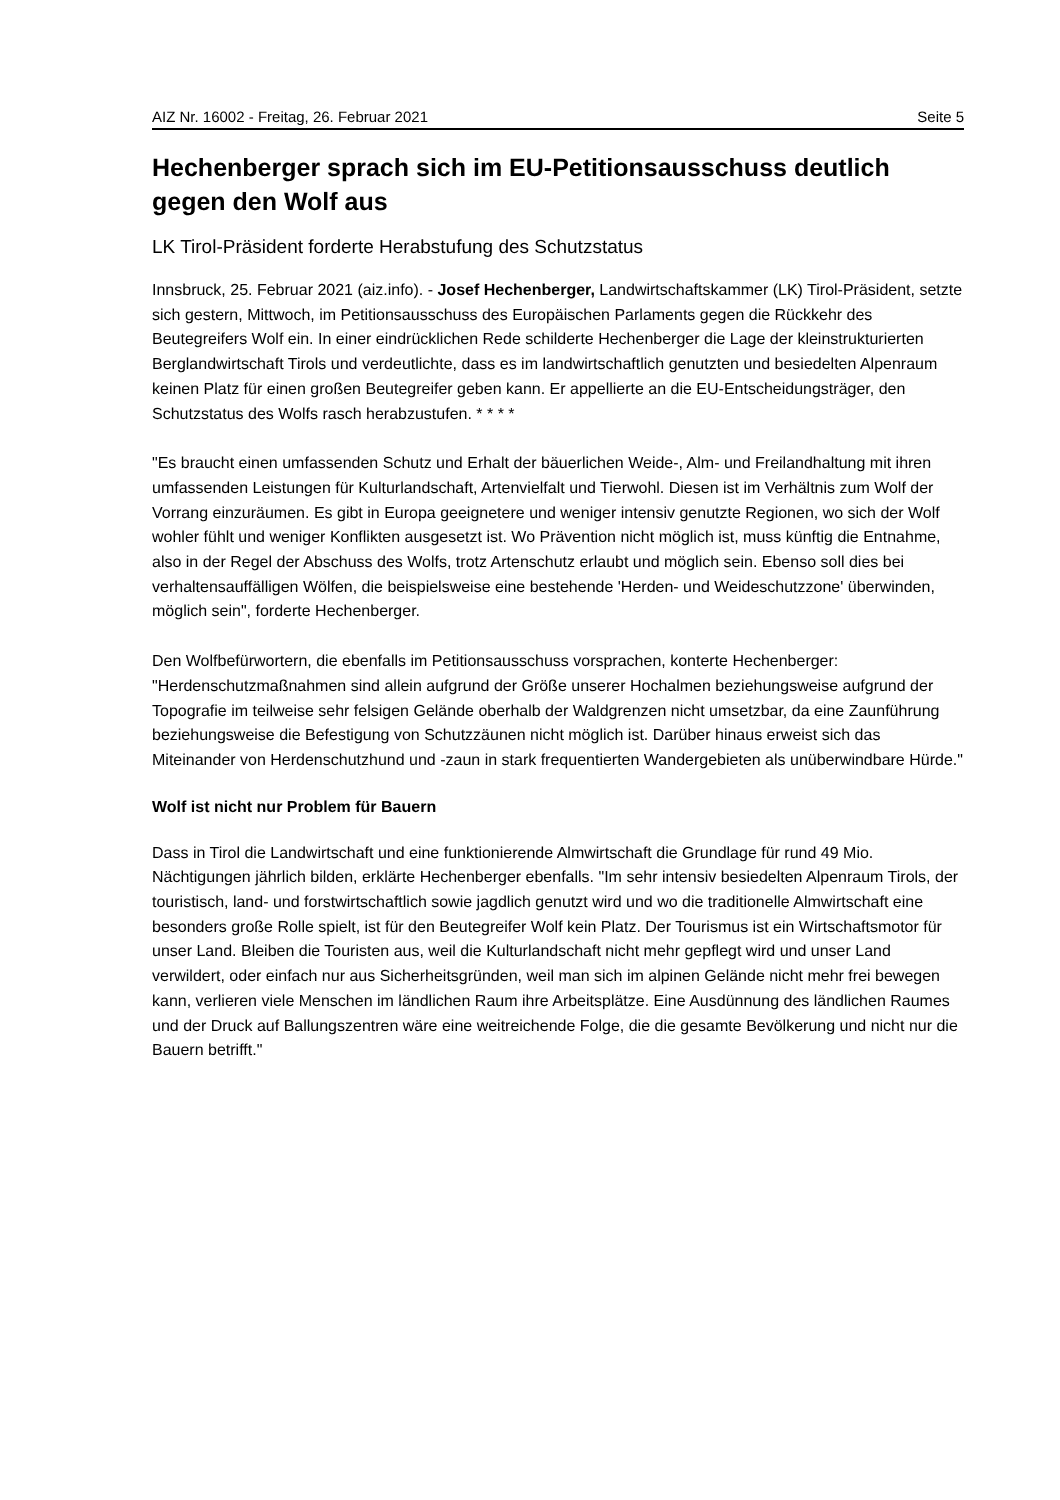AIZ Nr. 16002 - Freitag, 26. Februar 2021 Seite 5
Hechenberger sprach sich im EU-Petitionsausschuss deutlich gegen den Wolf aus
LK Tirol-Präsident forderte Herabstufung des Schutzstatus
Innsbruck, 25. Februar 2021 (aiz.info). - Josef Hechenberger, Landwirtschaftskammer (LK) Tirol-Präsident, setzte sich gestern, Mittwoch, im Petitionsausschuss des Europäischen Parlaments gegen die Rückkehr des Beutegreifers Wolf ein. In einer eindrücklichen Rede schilderte Hechenberger die Lage der kleinstrukturierten Berglandwirtschaft Tirols und verdeutlichte, dass es im landwirtschaftlich genutzten und besiedelten Alpenraum keinen Platz für einen großen Beutegreifer geben kann. Er appellierte an die EU-Entscheidungsträger, den Schutzstatus des Wolfs rasch herabzustufen. * * * *
"Es braucht einen umfassenden Schutz und Erhalt der bäuerlichen Weide-, Alm- und Freilandhaltung mit ihren umfassenden Leistungen für Kulturlandschaft, Artenvielfalt und Tierwohl. Diesen ist im Verhältnis zum Wolf der Vorrang einzuräumen. Es gibt in Europa geeignetere und weniger intensiv genutzte Regionen, wo sich der Wolf wohler fühlt und weniger Konflikten ausgesetzt ist. Wo Prävention nicht möglich ist, muss künftig die Entnahme, also in der Regel der Abschuss des Wolfs, trotz Artenschutz erlaubt und möglich sein. Ebenso soll dies bei verhaltensauffälligen Wölfen, die beispielsweise eine bestehende 'Herden- und Weideschutzzone' überwinden, möglich sein", forderte Hechenberger.
Den Wolfbefürwortern, die ebenfalls im Petitionsausschuss vorsprachen, konterte Hechenberger: "Herdenschutzmaßnahmen sind allein aufgrund der Größe unserer Hochalmen beziehungsweise aufgrund der Topografie im teilweise sehr felsigen Gelände oberhalb der Waldgrenzen nicht umsetzbar, da eine Zaunführung beziehungsweise die Befestigung von Schutzzäunen nicht möglich ist. Darüber hinaus erweist sich das Miteinander von Herdenschutzhund und -zaun in stark frequentierten Wandergebieten als unüberwindbare Hürde."
Wolf ist nicht nur Problem für Bauern
Dass in Tirol die Landwirtschaft und eine funktionierende Almwirtschaft die Grundlage für rund 49 Mio. Nächtigungen jährlich bilden, erklärte Hechenberger ebenfalls. "Im sehr intensiv besiedelten Alpenraum Tirols, der touristisch, land- und forstwirtschaftlich sowie jagdlich genutzt wird und wo die traditionelle Almwirtschaft eine besonders große Rolle spielt, ist für den Beutegreifer Wolf kein Platz. Der Tourismus ist ein Wirtschaftsmotor für unser Land. Bleiben die Touristen aus, weil die Kulturlandschaft nicht mehr gepflegt wird und unser Land verwildert, oder einfach nur aus Sicherheitsgründen, weil man sich im alpinen Gelände nicht mehr frei bewegen kann, verlieren viele Menschen im ländlichen Raum ihre Arbeitsplätze. Eine Ausdünnung des ländlichen Raumes und der Druck auf Ballungszentren wäre eine weitreichende Folge, die die gesamte Bevölkerung und nicht nur die Bauern betrifft."